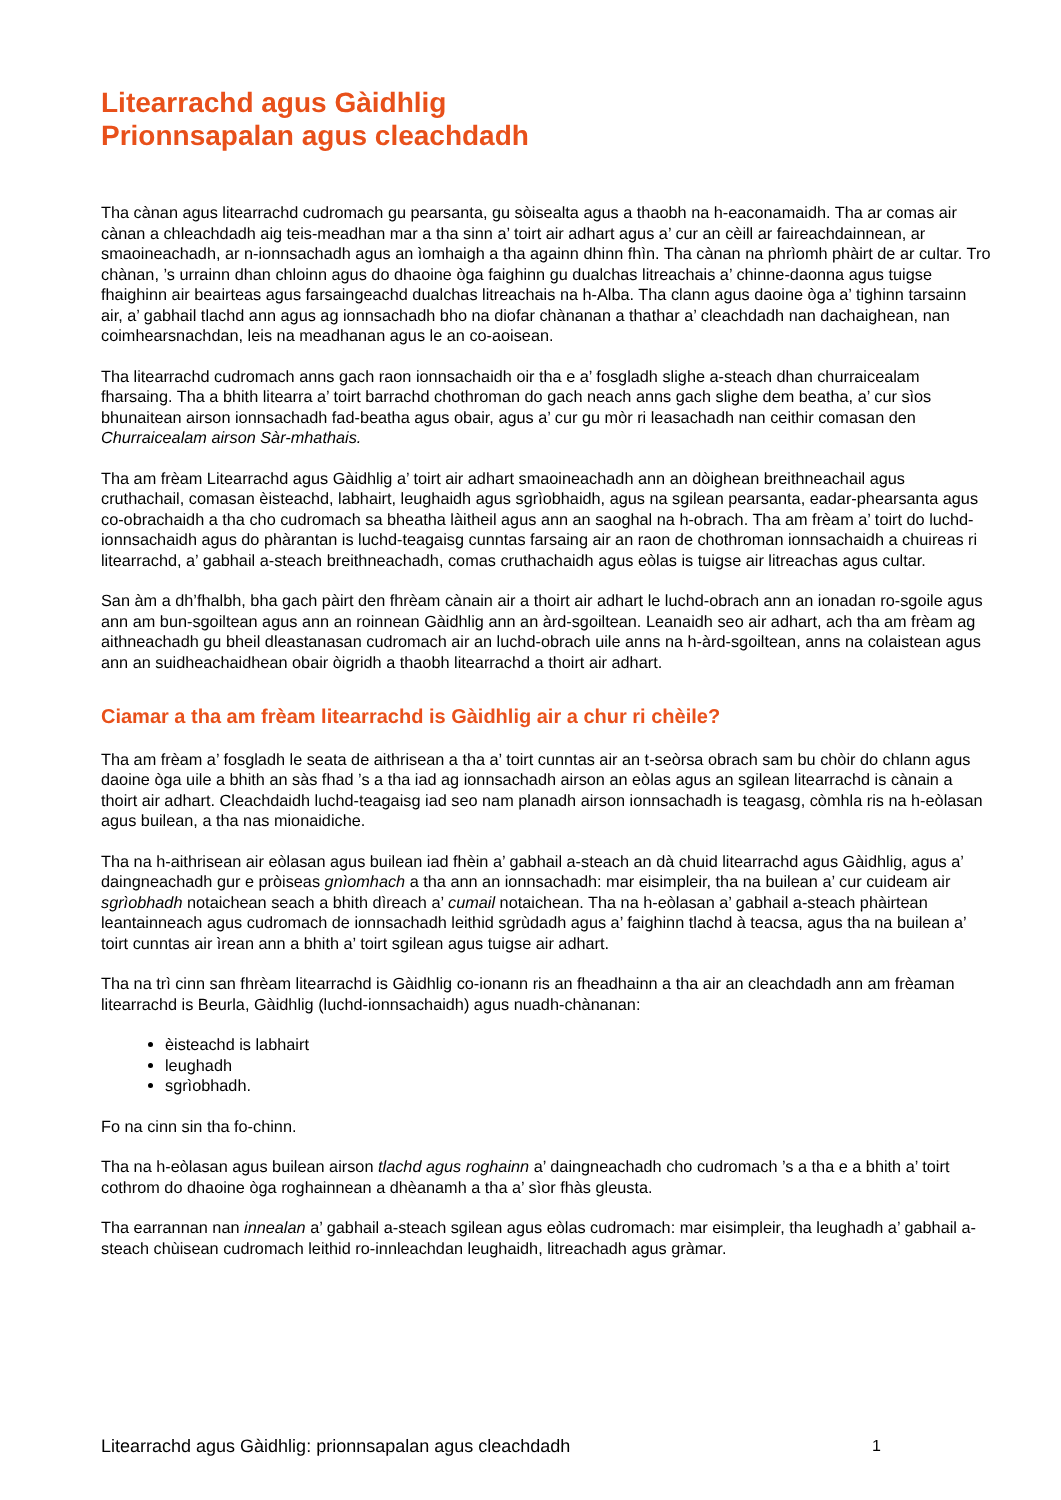Litearrachd agus Gàidhlig
Prionnsapalan agus cleachdadh
Tha cànan agus litearrachd cudromach gu pearsanta, gu sòisealta agus a thaobh na h-eaconamaidh. Tha ar comas air cànan a chleachdadh aig teis-meadhan mar a tha sinn a’ toirt air adhart agus a’ cur an cèill ar faireachdainnean, ar smaoineachadh, ar n-ionnsachadh agus an ìomhaigh a tha againn dhinn fhìn. Tha cànan na phrìomh phàirt de ar cultar. Tro chànan, ’s urrainn dhan chloinn agus do dhaoine òga faighinn gu dualchas litreachais a’ chinne-daonna agus tuigse fhaighinn air beairteas agus farsaingeachd dualchas litreachais na h-Alba. Tha clann agus daoine òga a’ tighinn tarsainn air, a’ gabhail tlachd ann agus ag ionnsachadh bho na diofar chànanan a thathar a’ cleachdadh nan dachaighean, nan coimhearsnachdan, leis na meadhanan agus le an co-aoisean.
Tha litearrachd cudromach anns gach raon ionnsachaidh oir tha e a’ fosgladh slighe a-steach dhan churraicealam fharsaing. Tha a bhith litearra a’ toirt barrachd chothroman do gach neach anns gach slighe dem beatha, a’ cur sìos bhunaitean airson ionnsachadh fad-beatha agus obair, agus a’ cur gu mòr ri leasachadh nan ceithir comasan den Churraicealam airson Sàr-mhathais.
Tha am frèam Litearrachd agus Gàidhlig a’ toirt air adhart smaoineachadh ann an dòighean breithneachail agus cruthachail, comasan èisteachd, labhairt, leughaidh agus sgrìobhaidh, agus na sgilean pearsanta, eadar-phearsanta agus co-obrachaidh a tha cho cudromach sa bheatha làitheil agus ann an saoghal na h-obrach. Tha am frèam a’ toirt do luchd-ionnsachaidh agus do phàrantan is luchd-teagaisg cunntas farsaing air an raon de chothroman ionnsachaidh a chuireas ri litearrachd, a’ gabhail a-steach breithneachadh, comas cruthachaidh agus eòlas is tuigse air litreachas agus cultar.
San àm a dh’fhalbh, bha gach pàirt den fhrèam cànain air a thoirt air adhart le luchd-obrach ann an ionadan ro-sgoile agus ann am bun-sgoiltean agus ann an roinnean Gàidhlig ann an àrd-sgoiltean. Leanaidh seo air adhart, ach tha am frèam ag aithneachadh gu bheil dleastanasan cudromach air an luchd-obrach uile anns na h-àrd-sgoiltean, anns na colaistean agus ann an suidheachaidhean obair òigridh a thaobh litearrachd a thoirt air adhart.
Ciamar a tha am frèam litearrachd is Gàidhlig air a chur ri chèile?
Tha am frèam a’ fosgladh le seata de aithrisean a tha a’ toirt cunntas air an t-seòrsa obrach sam bu chòir do chlann agus daoine òga uile a bhith an sàs fhad ’s a tha iad ag ionnsachadh airson an eòlas agus an sgilean litearrachd is cànain a thoirt air adhart. Cleachdaidh luchd-teagaisg iad seo nam planadh airson ionnsachadh is teagasg, còmhla ris na h-eòlasan agus builean, a tha nas mionaidiche.
Tha na h-aithrisean air eòlasan agus builean iad fhèin a’ gabhail a-steach an dà chuid litearrachd agus Gàidhlig, agus a’ daingneachadh gur e pròiseas gnìomhach a tha ann an ionnsachadh: mar eisimpleir, tha na builean a’ cur cuideam air sgrìobhadh notaichean seach a bhith dìreach a’ cumail notaichean. Tha na h-eòlasan a’ gabhail a-steach phàirtean leantainneach agus cudromach de ionnsachadh leithid sgrùdadh agus a’ faighinn tlachd à teacsa, agus tha na builean a’ toirt cunntas air ìrean ann a bhith a’ toirt sgilean agus tuigse air adhart.
Tha na trì cinn san fhrèam litearrachd is Gàidhlig co-ionann ris an fheadhainn a tha air an cleachdadh ann am frèaman litearrachd is Beurla, Gàidhlig (luchd-ionnsachaidh) agus nuadh-chànanan:
èisteachd is labhairt
leughadh
sgrìobhadh.
Fo na cinn sin tha fo-chinn.
Tha na h-eòlasan agus builean airson tlachd agus roghainn a’ daingneachadh cho cudromach ’s a tha e a bhith a’ toirt cothrom do dhaoine òga roghainnean a dhèanamh a tha a’ sìor fhàs gleusta.
Tha earrannan nan innealan a’ gabhail a-steach sgilean agus eòlas cudromach: mar eisimpleir, tha leughadh a’ gabhail a-steach chùisean cudromach leithid ro-innleachdan leughaidh, litreachadh agus gràmar.
Litearrachd agus Gàidhlig: prionnsapalan agus cleachdadh 1